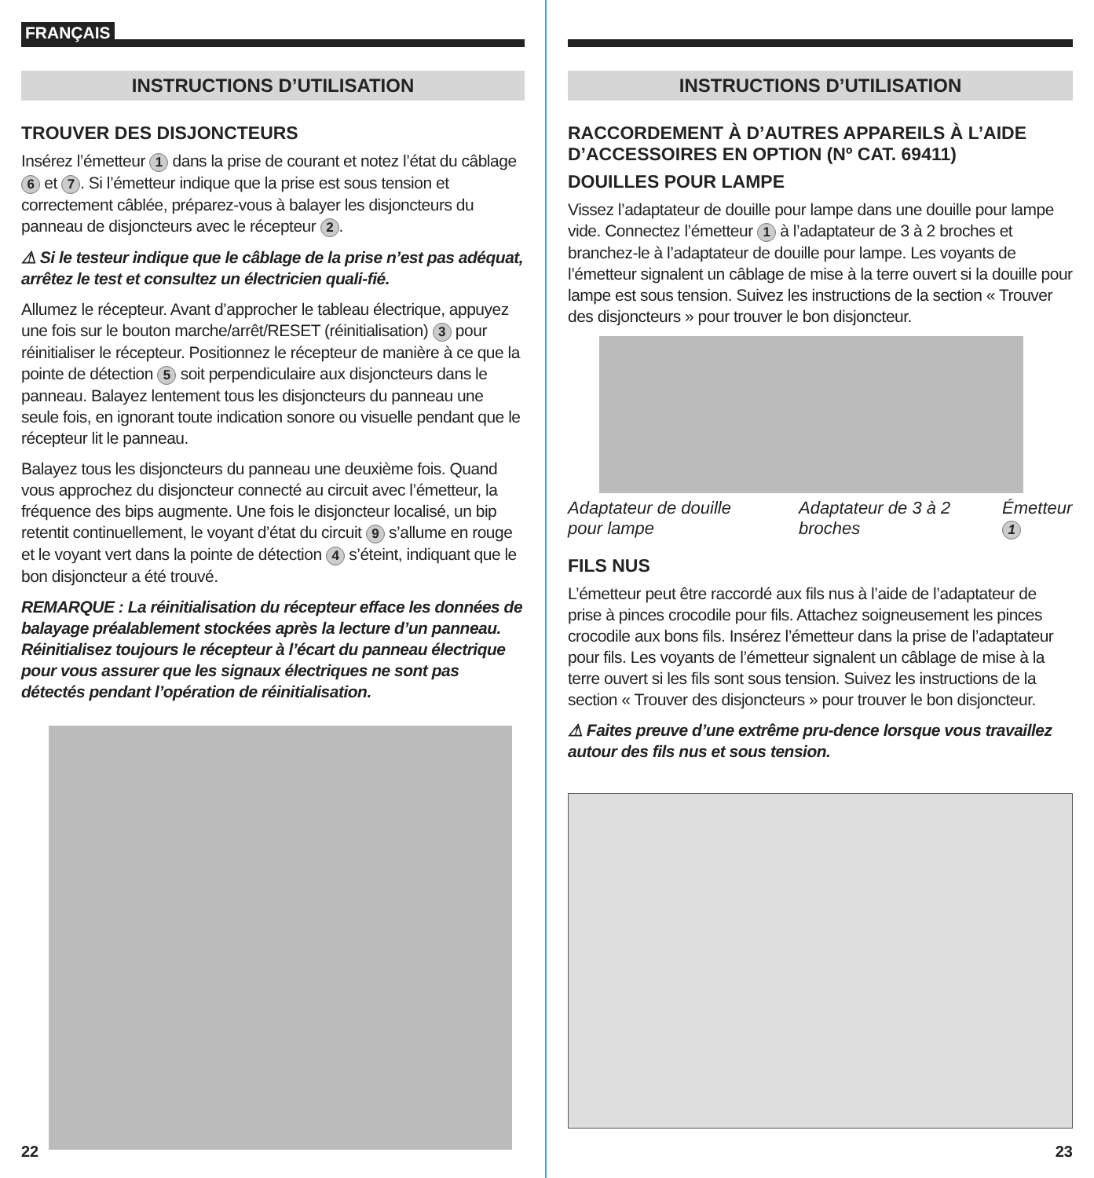FRANÇAIS
INSTRUCTIONS D’UTILISATION
TROUVER DES DISJONCTEURS
Insérez l’émetteur 1 dans la prise de courant et notez l’état du câblage 6 et 7. Si l’émetteur indique que la prise est sous tension et correctement câblée, préparez-vous à balayer les disjoncteurs du panneau de disjoncteurs avec le récepteur 2.
⚠ Si le testeur indique que le câblage de la prise n’est pas adéquat, arrêtez le test et consultez un électricien quali-fié.
Allumez le récepteur. Avant d’approcher le tableau électrique, appuyez une fois sur le bouton marche/arrêt/RESET (réinitialisation) 3 pour réinitialiser le récepteur. Positionnez le récepteur de manière à ce que la pointe de détection 5 soit perpendiculaire aux disjoncteurs dans le panneau. Balayez lentement tous les disjoncteurs du panneau une seule fois, en ignorant toute indication sonore ou visuelle pendant que le récepteur lit le panneau.
Balayez tous les disjoncteurs du panneau une deuxième fois. Quand vous approchez du disjoncteur connecté au circuit avec l’émetteur, la fréquence des bips augmente. Une fois le disjoncteur localisé, un bip retentit continuellement, le voyant d’état du circuit 9 s’allume en rouge et le voyant vert dans la pointe de détection 4 s’éteint, indiquant que le bon disjoncteur a été trouvé.
REMARQUE : La réinitialisation du récepteur efface les données de balayage préalablement stockées après la lecture d’un panneau. Réinitialisez toujours le récepteur à l’écart du panneau électrique pour vous assurer que les signaux électriques ne sont pas détectés pendant l’opération de réinitialisation.
22
INSTRUCTIONS D’UTILISATION
RACCORDEMENT À D’AUTRES APPAREILS À L’AIDE D’ACCESSOIRES EN OPTION (Nº CAT. 69411)
DOUILLES POUR LAMPE
Vissez l’adaptateur de douille pour lampe dans une douille pour lampe vide. Connectez l’émetteur 1 à l’adaptateur de 3 à 2 broches et branchez-le à l’adaptateur de douille pour lampe. Les voyants de l’émetteur signalent un câblage de mise à la terre ouvert si la douille pour lampe est sous tension. Suivez les instructions de la section « Trouver des disjoncteurs » pour trouver le bon disjoncteur.
Adaptateur de douille pour lampe Adaptateur de 3 à 2 broches Émetteur 1
FILS NUS
L’émetteur peut être raccordé aux fils nus à l’aide de l’adaptateur de prise à pinces crocodile pour fils. Attachez soigneusement les pinces crocodile aux bons fils. Insérez l’émetteur dans la prise de l’adaptateur pour fils. Les voyants de l’émetteur signalent un câblage de mise à la terre ouvert si les fils sont sous tension. Suivez les instructions de la section « Trouver des disjoncteurs » pour trouver le bon disjoncteur.
⚠ Faites preuve d’une extrême pru-dence lorsque vous travaillez autour des fils nus et sous tension.
23